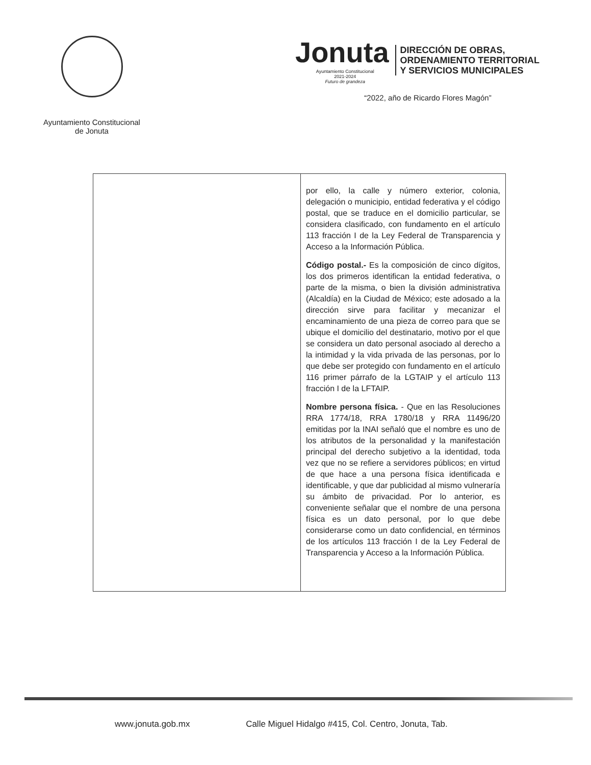Ayuntamiento Constitucional
de Jonuta
Jonuta
Ayuntamiento Constitucional
2021-2024
Futuro de grandeza
DIRECCIÓN DE OBRAS,
ORDENAMIENTO TERRITORIAL
Y SERVICIOS MUNICIPALES
“2022, año de Ricardo Flores Magón”
| | por ello, la calle y número exterior, colonia, delegación o municipio, entidad federativa y el código postal, que se traduce en el domicilio particular, se considera clasificado, con fundamento en el artículo 113 fracción I de la Ley Federal de Transparencia y Acceso a la Información Pública. Código postal.- Es la composición de cinco dígitos, los dos primeros identifican la entidad federativa, o parte de la misma, o bien la división administrativa (Alcaldía) en la Ciudad de México; este adosado a la dirección sirve para facilitar y mecanizar el encaminamiento de una pieza de correo para que se ubique el domicilio del destinatario, motivo por el que se considera un dato personal asociado al derecho a la intimidad y la vida privada de las personas, por lo que debe ser protegido con fundamento en el artículo 116 primer párrafo de la LGTAIP y el artículo 113 fracción I de la LFTAIP. Nombre persona física. - Que en las Resoluciones RRA 1774/18, RRA 1780/18 y RRA 11496/20 emitidas por la INAI señaló que el nombre es uno de los atributos de la personalidad y la manifestación principal del derecho subjetivo a la identidad, toda vez que no se refiere a servidores públicos; en virtud de que hace a una persona física identificada e identificable, y que dar publicidad al mismo vulneraría su ámbito de privacidad. Por lo anterior, es conveniente señalar que el nombre de una persona física es un dato personal, por lo que debe considerarse como un dato confidencial, en términos de los artículos 113 fracción I de la Ley Federal de Transparencia y Acceso a la Información Pública. |
www.jonuta.gob.mx Calle Miguel Hidalgo #415, Col. Centro, Jonuta, Tab.